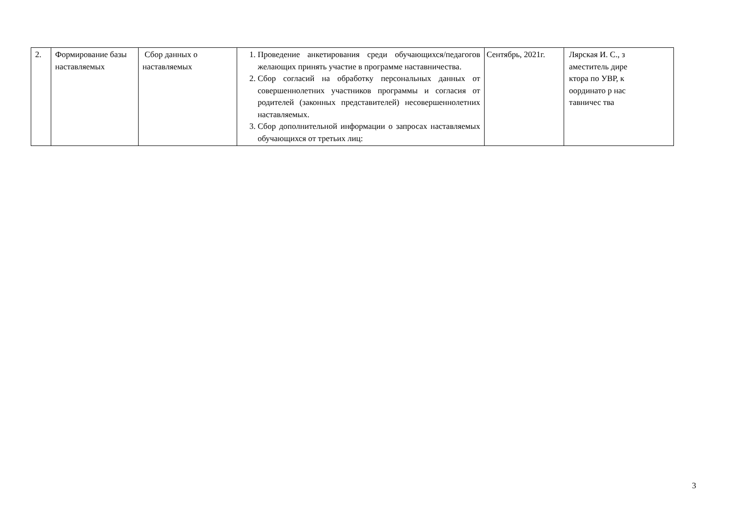| 2. | Формирование базы наставляемых | Сбор данных о наставляемых | 1. Проведение анкетирования среди обучающихся/педагогов желающих принять участие в программе наставничества. 2. Сбор согласий на обработку персональных данных от совершеннолетних участников программы и согласия от родителей (законных представителей) несовершеннолетних наставляемых. 3. Сбор дополнительной информации о запросах наставляемых обучающихся от третьих лиц: | Сентябрь, 2021г. | Лярская И. С., заместитель директора по УВР, координато р наставничес тва |
3